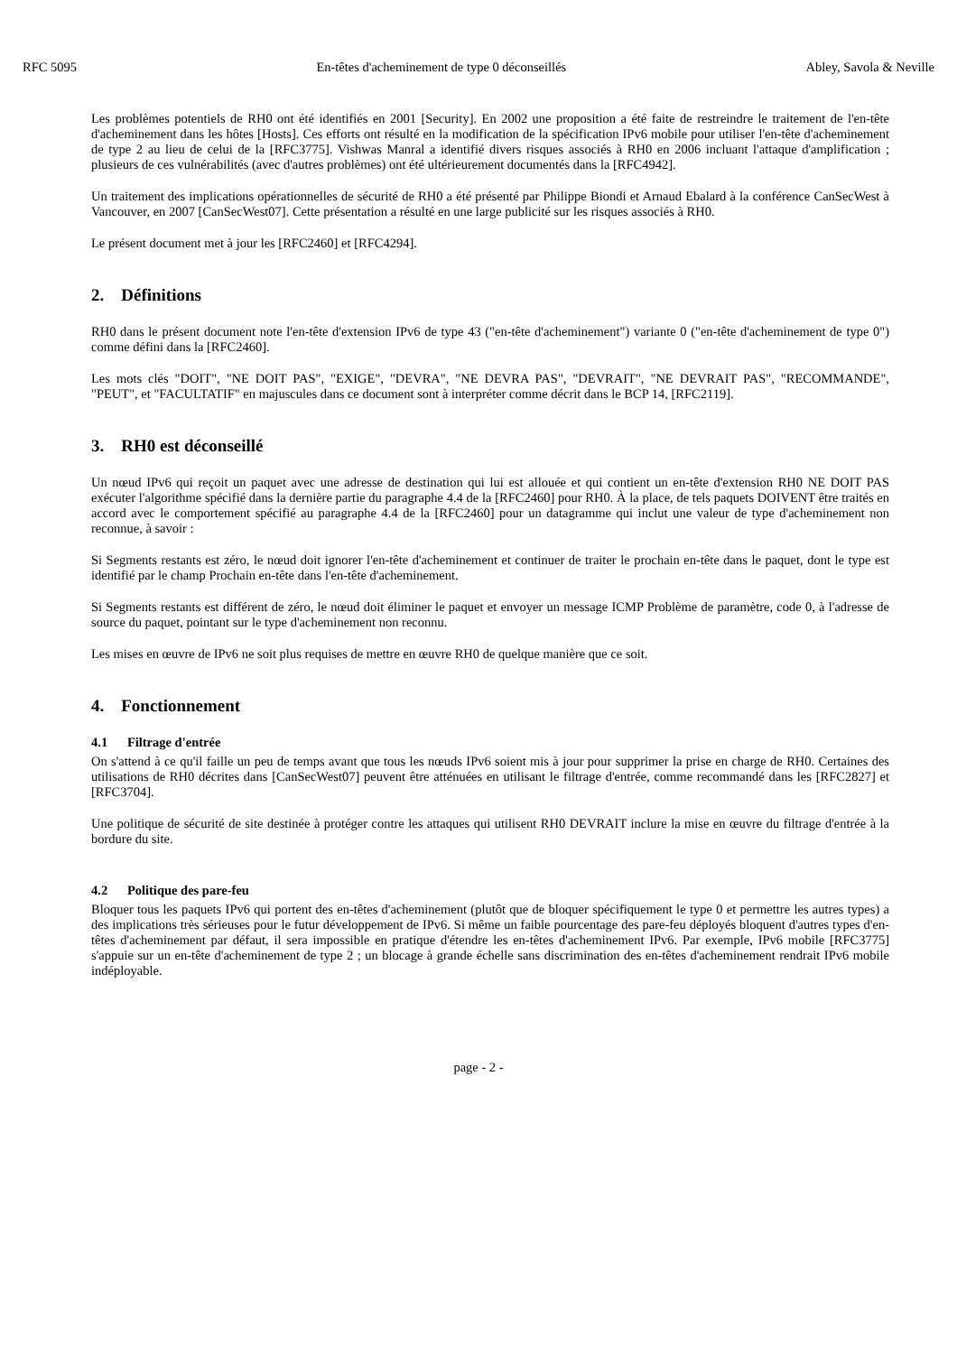RFC 5095 En-têtes d'acheminement de type 0 déconseillés Abley, Savola & Neville
Les problèmes potentiels de RH0 ont été identifiés en 2001 [Security]. En 2002 une proposition a été faite de restreindre le traitement de l'en-tête d'acheminement dans les hôtes [Hosts]. Ces efforts ont résulté en la modification de la spécification IPv6 mobile pour utiliser l'en-tête d'acheminement de type 2 au lieu de celui de la [RFC3775]. Vishwas Manral a identifié divers risques associés à RH0 en 2006 incluant l'attaque d'amplification ; plusieurs de ces vulnérabilités (avec d'autres problèmes) ont été ultérieurement documentés dans la [RFC4942].
Un traitement des implications opérationnelles de sécurité de RH0 a été présenté par Philippe Biondi et Arnaud Ebalard à la conférence CanSecWest à Vancouver, en 2007 [CanSecWest07]. Cette présentation a résulté en une large publicité sur les risques associés à RH0.
Le présent document met à jour les [RFC2460] et [RFC4294].
2. Définitions
RH0 dans le présent document note l'en-tête d'extension IPv6 de type 43 ("en-tête d'acheminement") variante 0 ("en-tête d'acheminement de type 0") comme défini dans la [RFC2460].
Les mots clés "DOIT", "NE DOIT PAS", "EXIGE", "DEVRA", "NE DEVRA PAS", "DEVRAIT", "NE DEVRAIT PAS", "RECOMMANDE", "PEUT", et "FACULTATIF" en majuscules dans ce document sont à interpréter comme décrit dans le BCP 14, [RFC2119].
3. RH0 est déconseillé
Un nœud IPv6 qui reçoit un paquet avec une adresse de destination qui lui est allouée et qui contient un en-tête d'extension RH0 NE DOIT PAS exécuter l'algorithme spécifié dans la dernière partie du paragraphe 4.4 de la [RFC2460] pour RH0. À la place, de tels paquets DOIVENT être traités en accord avec le comportement spécifié au paragraphe 4.4 de la [RFC2460] pour un datagramme qui inclut une valeur de type d'acheminement non reconnue, à savoir :
Si Segments restants est zéro, le nœud doit ignorer l'en-tête d'acheminement et continuer de traiter le prochain en-tête dans le paquet, dont le type est identifié par le champ Prochain en-tête dans l'en-tête d'acheminement.
Si Segments restants est différent de zéro, le nœud doit éliminer le paquet et envoyer un message ICMP Problème de paramètre, code 0, à l'adresse de source du paquet, pointant sur le type d'acheminement non reconnu.
Les mises en œuvre de IPv6 ne soit plus requises de mettre en œuvre RH0 de quelque manière que ce soit.
4. Fonctionnement
4.1 Filtrage d'entrée
On s'attend à ce qu'il faille un peu de temps avant que tous les nœuds IPv6 soient mis à jour pour supprimer la prise en charge de RH0. Certaines des utilisations de RH0 décrites dans [CanSecWest07] peuvent être atténuées en utilisant le filtrage d'entrée, comme recommandé dans les [RFC2827] et [RFC3704].
Une politique de sécurité de site destinée à protéger contre les attaques qui utilisent RH0 DEVRAIT inclure la mise en œuvre du filtrage d'entrée à la bordure du site.
4.2 Politique des pare-feu
Bloquer tous les paquets IPv6 qui portent des en-têtes d'acheminement (plutôt que de bloquer spécifiquement le type 0 et permettre les autres types) a des implications très sérieuses pour le futur développement de IPv6. Si même un faible pourcentage des pare-feu déployés bloquent d'autres types d'en-têtes d'acheminement par défaut, il sera impossible en pratique d'étendre les en-têtes d'acheminement IPv6. Par exemple, IPv6 mobile [RFC3775] s'appuie sur un en-tête d'acheminement de type 2 ; un blocage à grande échelle sans discrimination des en-têtes d'acheminement rendrait IPv6 mobile indéployable.
page - 2 -